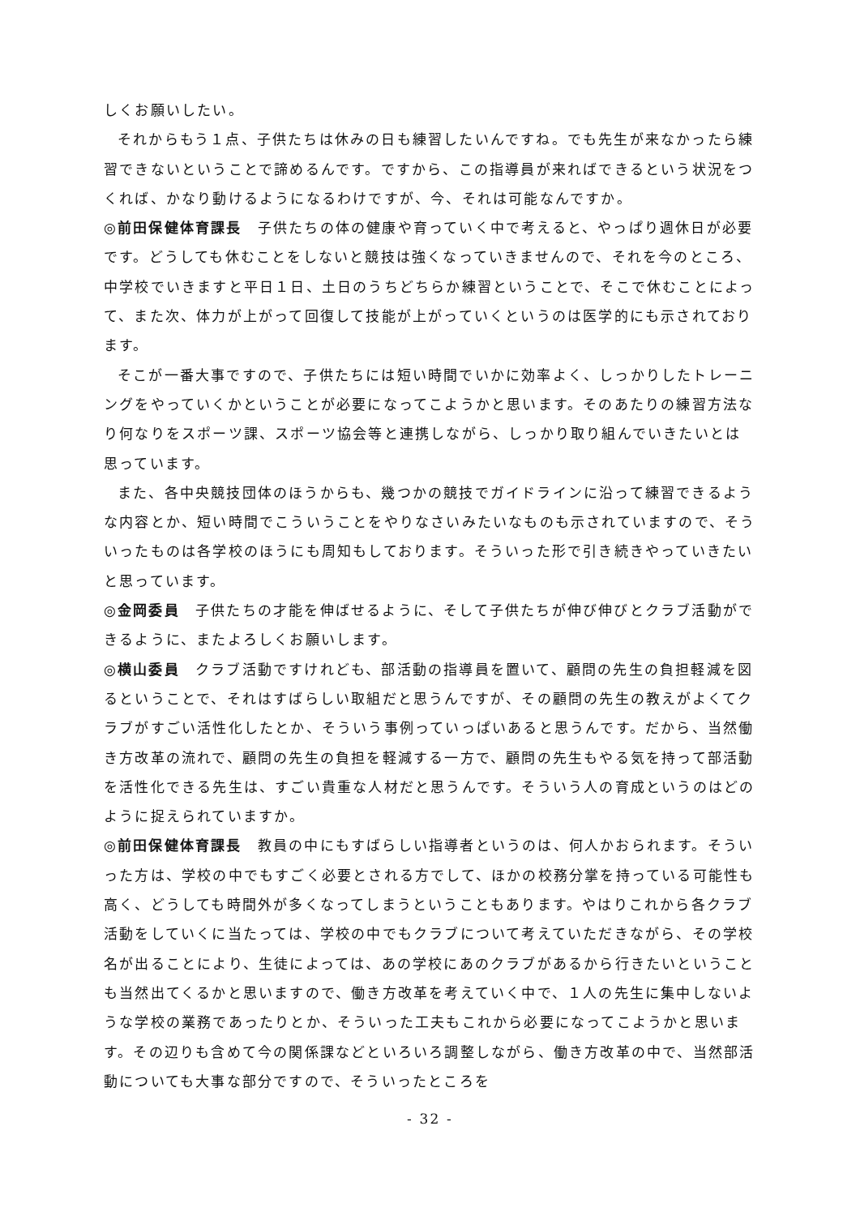しくお願いしたい。
それからもう１点、子供たちは休みの日も練習したいんですね。でも先生が来なかったら練習できないということで諦めるんです。ですから、この指導員が来ればできるという状況をつくれば、かなり動けるようになるわけですが、今、それは可能なんですか。
◎前田保健体育課長　子供たちの体の健康や育っていく中で考えると、やっぱり週休日が必要です。どうしても休むことをしないと競技は強くなっていきませんので、それを今のところ、中学校でいきますと平日１日、土日のうちどちらか練習ということで、そこで休むことによって、また次、体力が上がって回復して技能が上がっていくというのは医学的にも示されております。
そこが一番大事ですので、子供たちには短い時間でいかに効率よく、しっかりしたトレーニングをやっていくかということが必要になってこようかと思います。そのあたりの練習方法なり何なりをスポーツ課、スポーツ協会等と連携しながら、しっかり取り組んでいきたいとは思っています。
また、各中央競技団体のほうからも、幾つかの競技でガイドラインに沿って練習できるような内容とか、短い時間でこういうことをやりなさいみたいなものも示されていますので、そういったものは各学校のほうにも周知もしております。そういった形で引き続きやっていきたいと思っています。
◎金岡委員　子供たちの才能を伸ばせるように、そして子供たちが伸び伸びとクラブ活動ができるように、またよろしくお願いします。
◎横山委員　クラブ活動ですけれども、部活動の指導員を置いて、顧問の先生の負担軽減を図るということで、それはすばらしい取組だと思うんですが、その顧問の先生の教えがよくてクラブがすごい活性化したとか、そういう事例っていっぱいあると思うんです。だから、当然働き方改革の流れで、顧問の先生の負担を軽減する一方で、顧問の先生もやる気を持って部活動を活性化できる先生は、すごい貴重な人材だと思うんです。そういう人の育成というのはどのように捉えられていますか。
◎前田保健体育課長　教員の中にもすばらしい指導者というのは、何人かおられます。そういった方は、学校の中でもすごく必要とされる方でして、ほかの校務分掌を持っている可能性も高く、どうしても時間外が多くなってしまうということもあります。やはりこれから各クラブ活動をしていくに当たっては、学校の中でもクラブについて考えていただきながら、その学校名が出ることにより、生徒によっては、あの学校にあのクラブがあるから行きたいということも当然出てくるかと思いますので、働き方改革を考えていく中で、１人の先生に集中しないような学校の業務であったりとか、そういった工夫もこれから必要になってこようかと思います。その辺りも含めて今の関係課などといろいろ調整しながら、働き方改革の中で、当然部活動についても大事な部分ですので、そういったところを
- 32 -